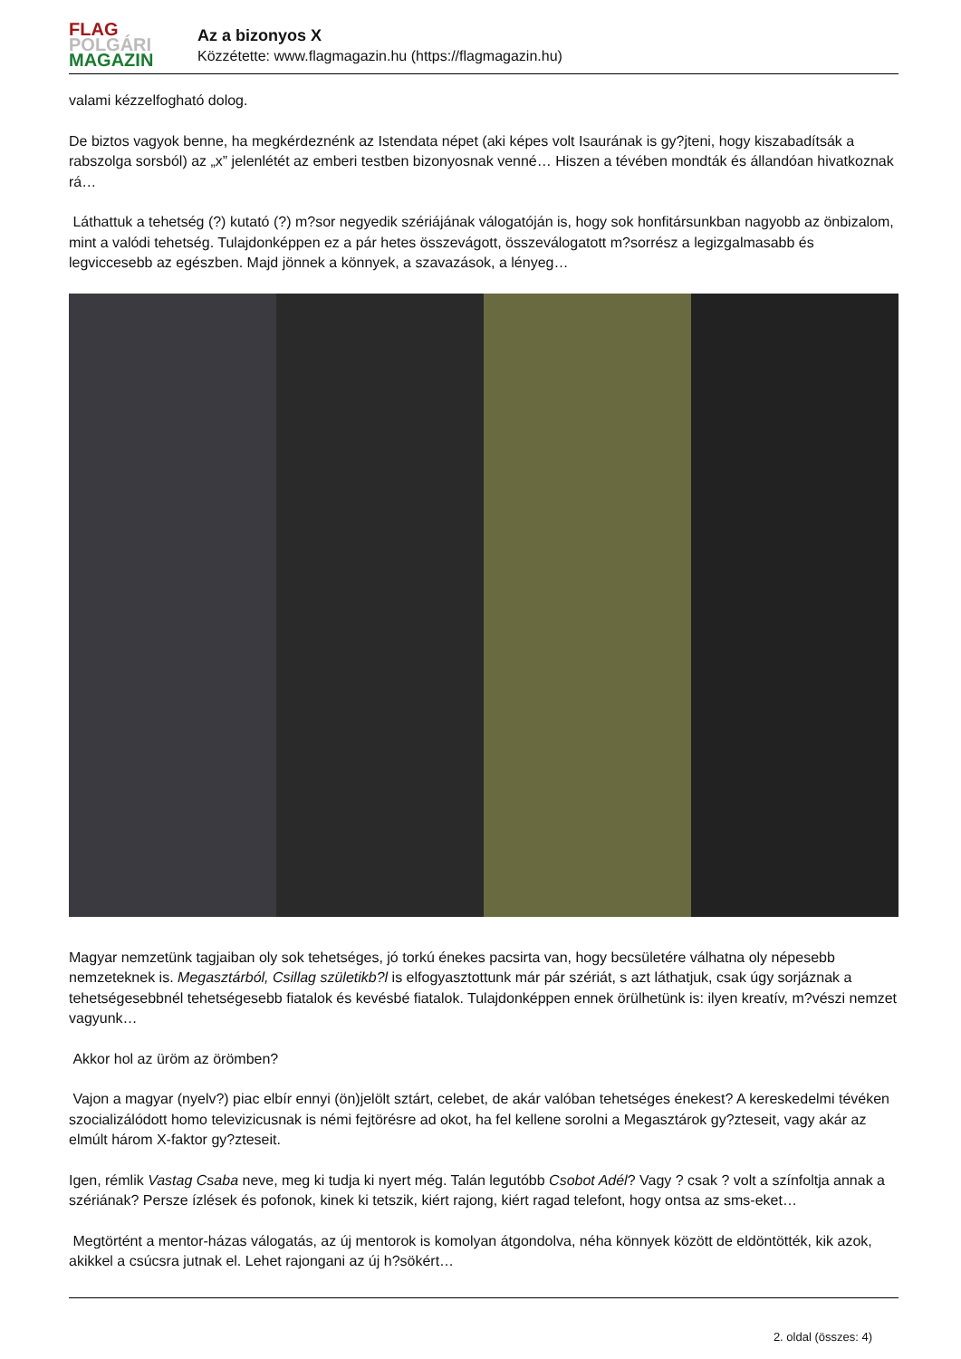FLAG
POLGÁRI
MAGAZIN
Az a bizonyos X
Közzétette: www.flagmagazin.hu (https://flagmagazin.hu)
valami kézzelfogható dolog.
De biztos vagyok benne, ha megkérdeznénk az Istendata népet (aki képes volt Isaurának is gy?jteni, hogy kiszabadítsák a rabszolga sorsból) az „x” jelenlétét az emberi testben bizonyosnak venné… Hiszen a tévében mondták és állandóan hivatkoznak rá…
Láthattuk a tehetség (?) kutató (?) m?sor negyedik szériájának válogatóján is, hogy sok honfitársunkban nagyobb az önbizalom, mint a valódi tehetség. Tulajdonképpen ez a pár hetes összevágott, összeválogatott m?sorrész a legizgalmasabb és legviccesebb az egészben. Majd jönnek a könnyek, a szavazások, a lényeg…
Magyar nemzetünk tagjaiban oly sok tehetséges, jó torkú énekes pacsirta van, hogy becsületére válhatna oly népesebb nemzeteknek is. Megasztárból, Csillag születikb?l is elfogyasztottunk már pár szériát, s azt láthatjuk, csak úgy sorjáznak a tehetségesebbnél tehetségesebb fiatalok és kevésbé fiatalok. Tulajdonképpen ennek örülhetünk is: ilyen kreatív, m?vészi nemzet vagyunk…
Akkor hol az üröm az örömben?
Vajon a magyar (nyelv?) piac elbír ennyi (ön)jelölt sztárt, celebet, de akár valóban tehetséges énekest? A kereskedelmi tévéken szocializálódott homo televizicusnak is némi fejtörésre ad okot, ha fel kellene sorolni a Megasztárok gy?zteseit, vagy akár az elmúlt három X-faktor gy?zteseit.
Igen, rémlik Vastag Csaba neve, meg ki tudja ki nyert még. Talán legutóbb Csobot Adél? Vagy ? csak ? volt a színfoltja annak a szériának? Persze ízlések és pofonok, kinek ki tetszik, kiért rajong, kiért ragad telefont, hogy ontsa az sms-eket…
Megtörtént a mentor-házas válogatás, az új mentorok is komolyan átgondolva, néha könnyek között de eldöntötték, kik azok, akikkel a csúcsra jutnak el. Lehet rajongani az új h?sökért…
2. oldal (összes: 4)